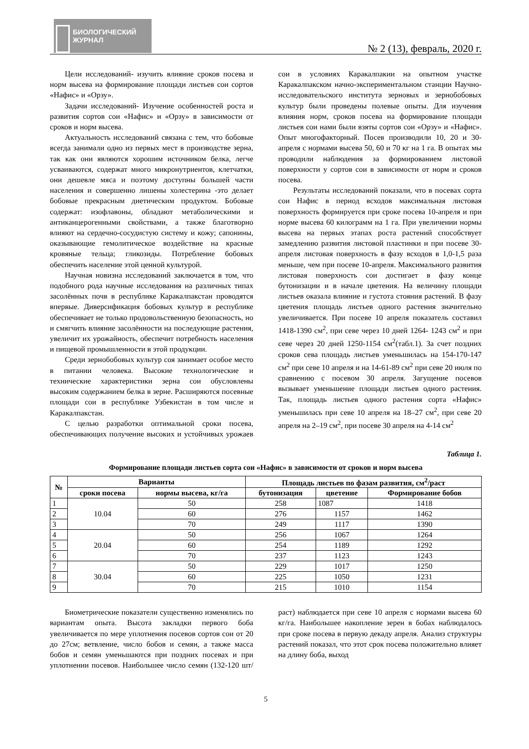БИОЛОГИЧЕСКИЙ
ЖУРНАЛ
№ 2 (13), февраль, 2020 г.
Цели исследований- изучить влияние сроков посева и норм высева на формирование площади листьев сои сортов «Нафис» и «Орзу».
Задачи исследований- Изучение особенностей роста и развития сортов сои «Нафис» и «Орзу» в зависимости от сроков и норм высева.
Актуальность исследований связана с тем, что бобовые всегда занимали одно из первых мест в производстве зерна, так как они являются хорошим источником белка, легче усваиваются, содержат много микронутриентов, клетчатки, они дешевле мяса и поэтому доступны большей части населения и совершенно лишены холестерина -это делает бобовые прекрасным диетическим продуктом. Бобовые содержат: изофлавоны, обладают метаболическими и антиканцерогенными свойствами, а также благотворно влияют на сердечно-сосудистую систему и кожу; сапонины, оказывающие гемолитическое воздействие на красные кровяные тельца; гликозиды. Потребление бобовых обеспечить население этой ценной культурой.
Научная новизна исследований заключается в том, что подобного рода научные исследования на различных типах засолённых почв в республике Каракалпакстан проводятся впервые. Диверсификация бобовых культур в республике обеспечивает не только продовольственную безопасность, но и смягчить влияние засолённости на последующие растения, увеличит их урожайность, обеспечит потребность населения и пищевой промышленности в этой продукции.
Среди зернобобовых культур соя занимает особое место в питании человека. Высокие технологические и технические характеристики зерна сои обусловлены высоким содержанием белка в зерне. Расширяются посевные площади сои в республике Узбекистан в том числе и Каракалпакстан.
С целью разработки оптимальной сроки посева, обеспечивающих получение высоких и устойчивых урожаев сои в условиях Каракалпакии на опытном участке Каракалпакском начно-экспериментальном станции Научно-исследовательского института зерновых и зернобобовых культур были проведены полевые опыты. Для изучения влияния норм, сроков посева на формирование площади листьев сои нами были взяты сортов сои «Орзу» и «Нафис». Опыт многофакторный. Посев производили 10, 20 и 30-апреля с нормами высева 50, 60 и 70 кг на 1 га. В опытах мы проводили наблюдения за формированием листовой поверхности у сортов сои в зависимости от норм и сроков посева.
Результаты исследований показали, что в посевах сорта сои Нафис в период всходов максимальная листовая поверхность формируется при сроке посева 10-апреля и при норме высева 60 килограмм на 1 га. При увеличении нормы высева на первых этапах роста растений способствует замедлению развития листовой пластинки и при посеве 30-апреля листовая поверхность в фазу всходов в 1,0-1,5 раза меньше, чем при посеве 10-апреля. Максимального развития листовая поверхность сои достигает в фазу конце бутонизации и в начале цветения. На величину площади листьев оказала влияние и густота стояния растений. В фазу цветения площадь листьев одного растения значительно увеличивается. При посеве 10 апреля показатель составил 1418-1390 см<sup>2</sup>, при севе через 10 дней 1264- 1243 см<sup>2</sup> и при севе через 20 дней 1250-1154 см<sup>2</sup>(табл.1). За счет поздних сроков сева площадь листьев уменьшилась на 154-170-147 см<sup>2</sup> при севе 10 апреля и на 14-61-89 см<sup>2</sup> при севе 20 июля по сравнению с посевом 30 апреля. Загущение посевов вызывает уменьшение площади листьев одного растения. Так, площадь листьев одного растения сорта «Нафис» уменьшилась при севе 10 апреля на 18–27 см<sup>2</sup>, при севе 20 апреля на 2–19 см<sup>2</sup>, при посеве 30 апреля на 4-14 см<sup>2</sup>
Таблица 1.
Формирование площади листьев сорта сои «Нафис» в зависимости от сроков и норм высева
| № | Варианты | | Площадь листьев по фазам развития, см<sup>2</sup>/раст | | |
| --- | --- | --- | --- | --- | --- |
| | сроки посева | нормы высева, кг/га | бутонизация | цветение | Формирование бобов |
| 1 | 10.04 | 50 | 258 | 1087 | 1418 |
| 2 | | 60 | 276 | 1157 | 1462 |
| 3 | | 70 | 249 | 1117 | 1390 |
| 4 | 20.04 | 50 | 256 | 1067 | 1264 |
| 5 | | 60 | 254 | 1189 | 1292 |
| 6 | | 70 | 237 | 1123 | 1243 |
| 7 | 30.04 | 50 | 229 | 1017 | 1250 |
| 8 | | 60 | 225 | 1050 | 1231 |
| 9 | | 70 | 215 | 1010 | 1154 |
Биометрические показатели существенно изменялись по вариантам опыта. Высота закладки первого боба увеличивается по мере уплотнения посевов сортов сои от 20 до 27см; ветвление, число бобов и семян, а также масса бобов и семян уменьшаются при поздних посевах и при уплотнении посевов. Наибольшее число семян (132-120 шт/раст) наблюдается при севе 10 апреля с нормами высева 60 кг/га. Наибольшее накопление зерен в бобах наблюдалось при сроке посева в первую декаду апреля. Анализ структуры растений показал, что этот срок посева положительно влияет на длину боба, выход
5